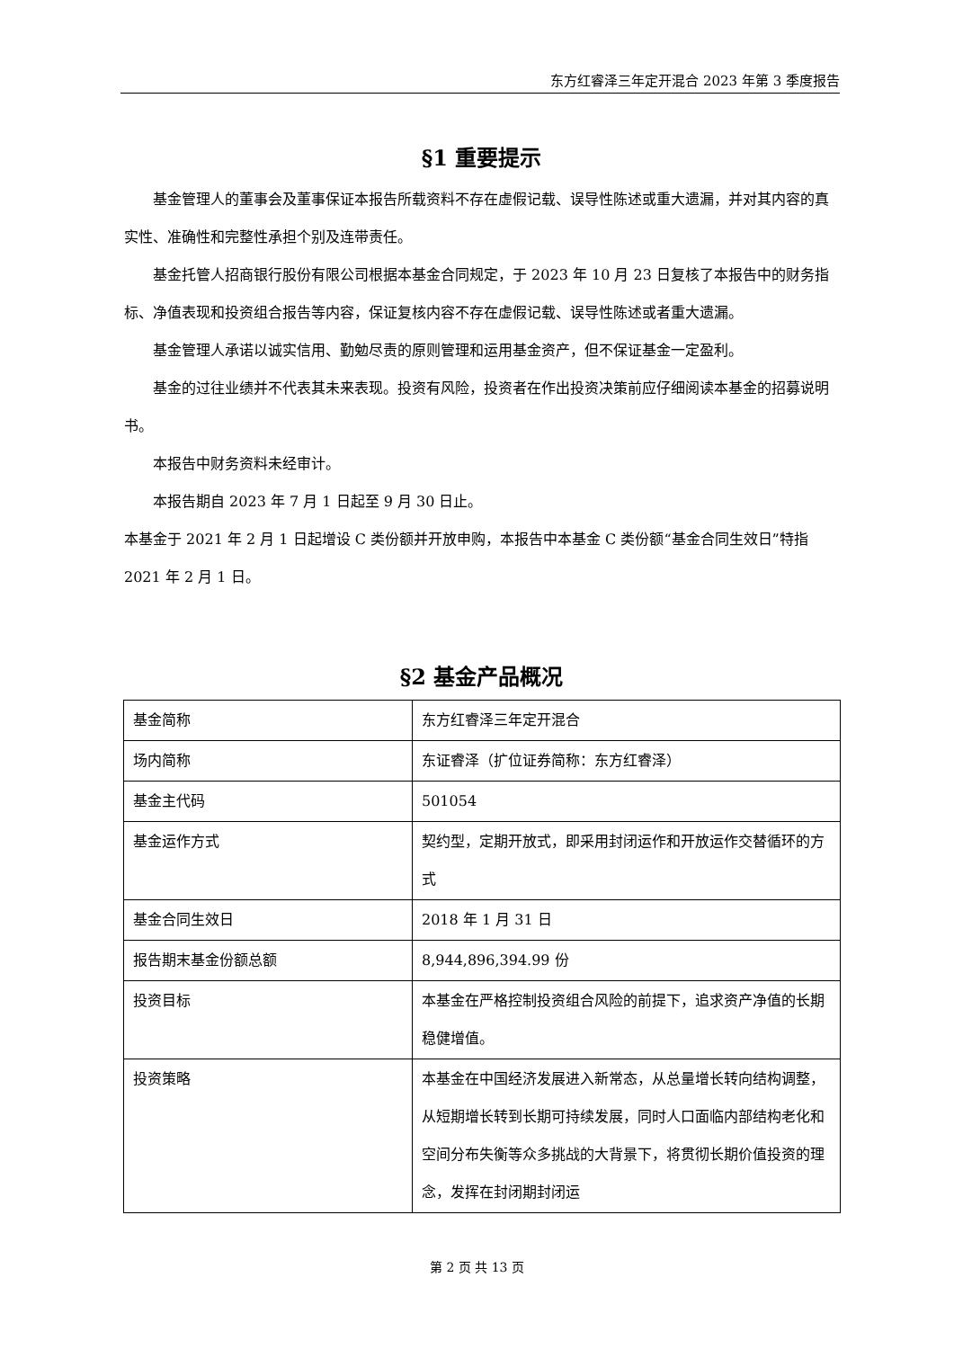东方红睿泽三年定开混合 2023 年第 3 季度报告
§1 重要提示
基金管理人的董事会及董事保证本报告所载资料不存在虚假记载、误导性陈述或重大遗漏，并对其内容的真实性、准确性和完整性承担个别及连带责任。
基金托管人招商银行股份有限公司根据本基金合同规定，于 2023 年 10 月 23 日复核了本报告中的财务指标、净值表现和投资组合报告等内容，保证复核内容不存在虚假记载、误导性陈述或者重大遗漏。
基金管理人承诺以诚实信用、勤勉尽责的原则管理和运用基金资产，但不保证基金一定盈利。
基金的过往业绩并不代表其未来表现。投资有风险，投资者在作出投资决策前应仔细阅读本基金的招募说明书。
本报告中财务资料未经审计。
本报告期自 2023 年 7 月 1 日起至 9 月 30 日止。
本基金于 2021 年 2 月 1 日起增设 C 类份额并开放申购，本报告中本基金 C 类份额“基金合同生效日”特指 2021 年 2 月 1 日。
§2 基金产品概况
| 基金简称 | 东方红睿泽三年定开混合 |
| 场内简称 | 东证睿泽（扩位证券简称：东方红睿泽） |
| 基金主代码 | 501054 |
| 基金运作方式 | 契约型，定期开放式，即采用封闭运作和开放运作交替循环的方式 |
| 基金合同生效日 | 2018 年 1 月 31 日 |
| 报告期末基金份额总额 | 8,944,896,394.99 份 |
| 投资目标 | 本基金在严格控制投资组合风险的前提下，追求资产净值的长期稳健增值。 |
| 投资策略 | 本基金在中国经济发展进入新常态，从总量增长转向结构调整，从短期增长转到长期可持续发展，同时人口面临内部结构老化和空间分布失衡等众多挑战的大背景下，将贯彻长期价值投资的理念，发挥在封闭期封闭运 |
第 2 页 共 13 页